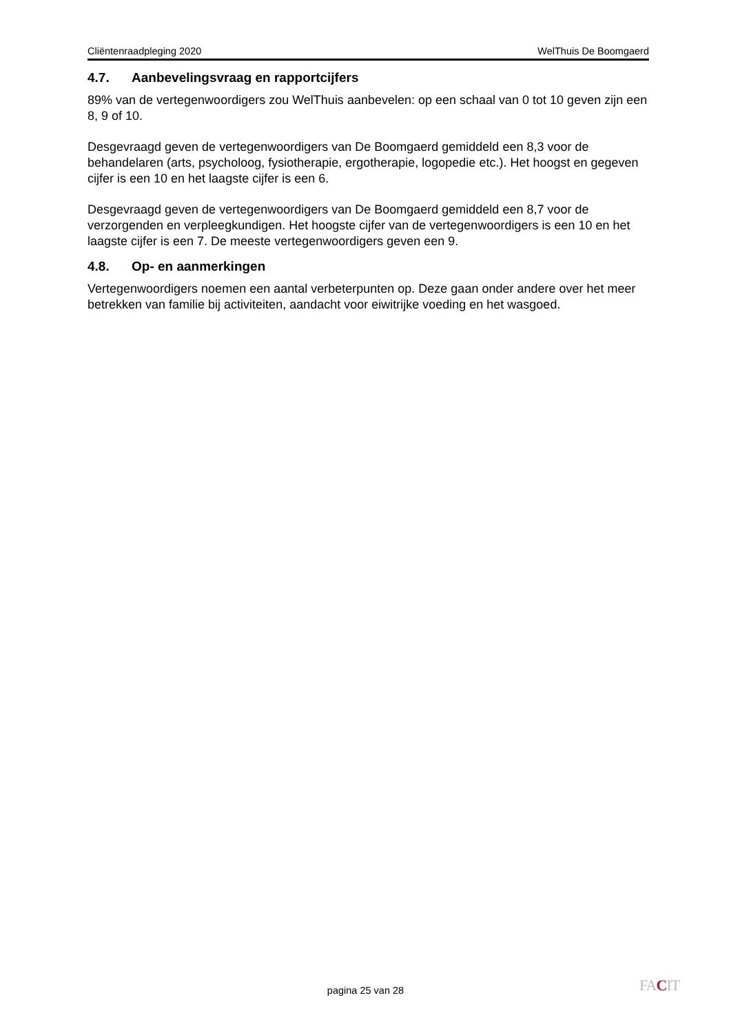Cliëntenraadpleging 2020 WelThuis De Boomgaerd
4.7. Aanbevelingsvraag en rapportcijfers
89% van de vertegenwoordigers zou WelThuis aanbevelen: op een schaal van 0 tot 10 geven zijn een 8, 9 of 10.
Desgevraagd geven de vertegenwoordigers van De Boomgaerd gemiddeld een 8,3 voor de behandelaren (arts, psycholoog, fysiotherapie, ergotherapie, logopedie etc.). Het hoogst en gegeven cijfer is een 10 en het laagste cijfer is een 6.
Desgevraagd geven de vertegenwoordigers van De Boomgaerd gemiddeld een 8,7 voor de verzorgenden en verpleegkundigen. Het hoogste cijfer van de vertegenwoordigers is een 10 en het laagste cijfer is een 7. De meeste vertegenwoordigers geven een 9.
4.8. Op- en aanmerkingen
Vertegenwoordigers noemen een aantal verbeterpunten op. Deze gaan onder andere over het meer betrekken van familie bij activiteiten, aandacht voor eiwitrijke voeding en het wasgoed.
pagina 25 van 28 FACIT